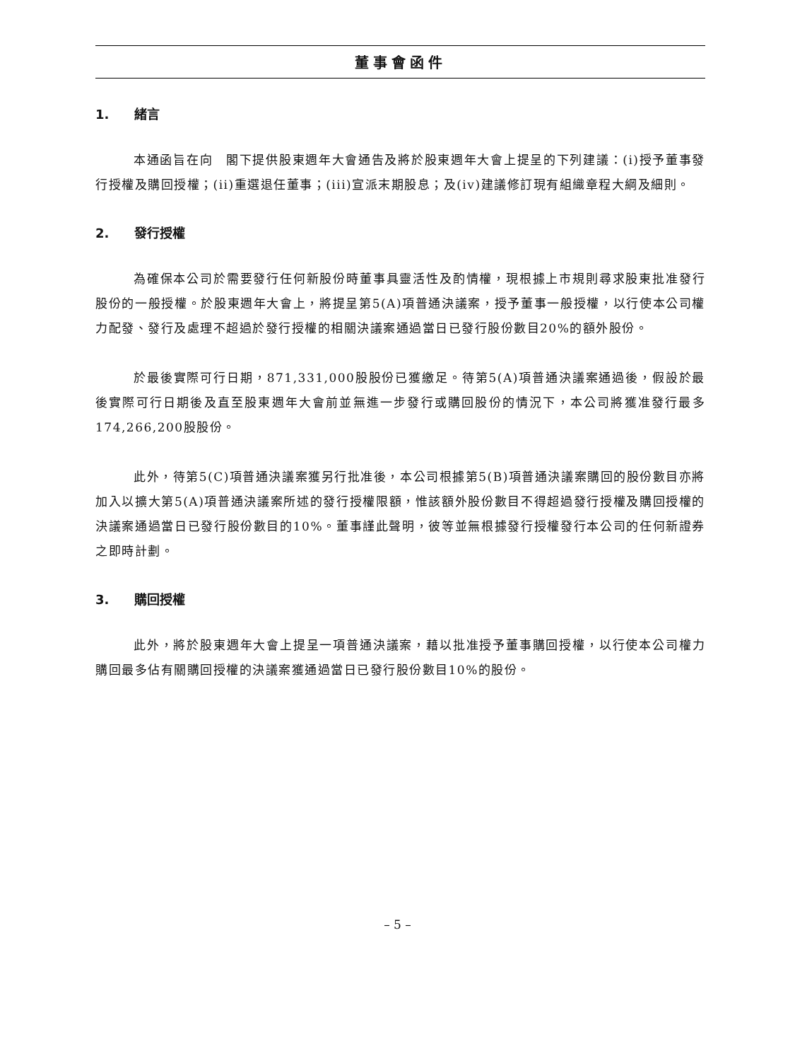董事會函件
1. 緒言
本通函旨在向　閣下提供股東週年大會通告及將於股東週年大會上提呈的下列建議：(i)授予董事發行授權及購回授權；(ii)重選退任董事；(iii)宣派末期股息；及(iv)建議修訂現有組織章程大綱及細則。
2. 發行授權
為確保本公司於需要發行任何新股份時董事具靈活性及酌情權，現根據上市規則尋求股東批准發行股份的一般授權。於股東週年大會上，將提呈第5(A)項普通決議案，授予董事一般授權，以行使本公司權力配發、發行及處理不超過於發行授權的相關決議案通過當日已發行股份數目20%的額外股份。
於最後實際可行日期，871,331,000股股份已獲繳足。待第5(A)項普通決議案通過後，假設於最後實際可行日期後及直至股東週年大會前並無進一步發行或購回股份的情況下，本公司將獲准發行最多174,266,200股股份。
此外，待第5(C)項普通決議案獲另行批准後，本公司根據第5(B)項普通決議案購回的股份數目亦將加入以擴大第5(A)項普通決議案所述的發行授權限額，惟該額外股份數目不得超過發行授權及購回授權的決議案通過當日已發行股份數目的10%。董事謹此聲明，彼等並無根據發行授權發行本公司的任何新證券之即時計劃。
3. 購回授權
此外，將於股東週年大會上提呈一項普通決議案，藉以批准授予董事購回授權，以行使本公司權力購回最多佔有關購回授權的決議案獲通過當日已發行股份數目10%的股份。
– 5 –